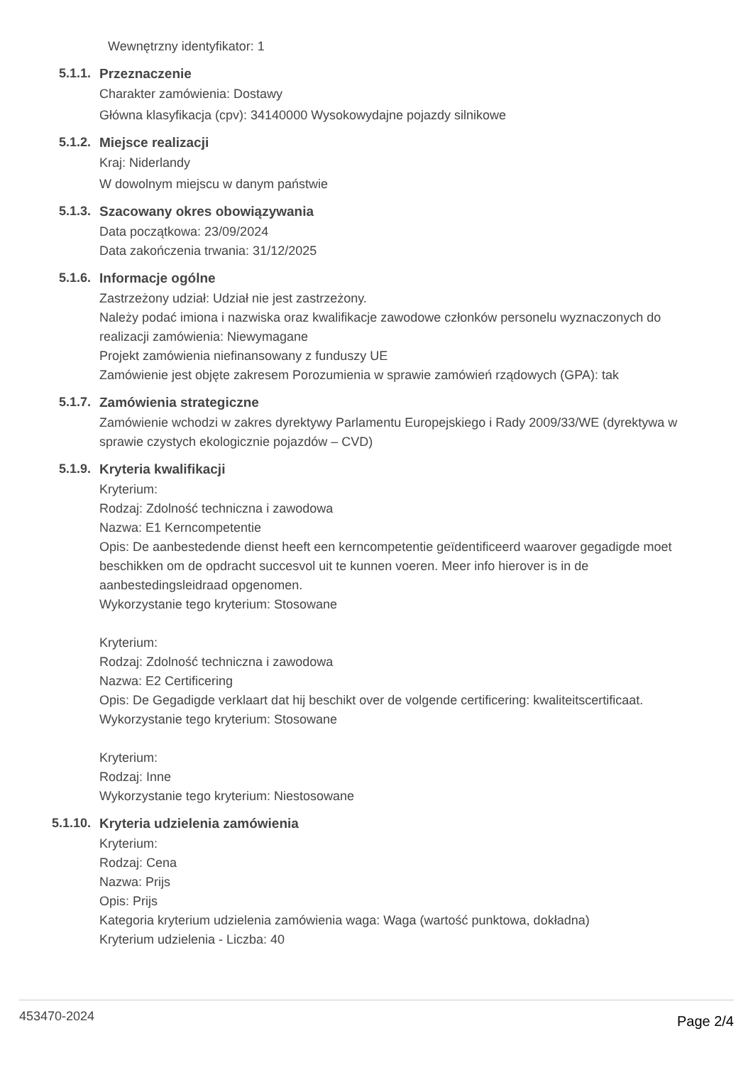Wewnętrzny identyfikator: 1
5.1.1. Przeznaczenie
Charakter zamówienia: Dostawy
Główna klasyfikacja (cpv): 34140000 Wysokowydajne pojazdy silnikowe
5.1.2. Miejsce realizacji
Kraj: Niderlandy
W dowolnym miejscu w danym państwie
5.1.3. Szacowany okres obowiązywania
Data początkowa: 23/09/2024
Data zakończenia trwania: 31/12/2025
5.1.6. Informacje ogólne
Zastrzeżony udział: Udział nie jest zastrzeżony.
Należy podać imiona i nazwiska oraz kwalifikacje zawodowe członków personelu wyznaczonych do realizacji zamówienia: Niewymagane
Projekt zamówienia niefinansowany z funduszy UE
Zamówienie jest objęte zakresem Porozumienia w sprawie zamówień rządowych (GPA): tak
5.1.7. Zamówienia strategiczne
Zamówienie wchodzi w zakres dyrektywy Parlamentu Europejskiego i Rady 2009/33/WE (dyrektywa w sprawie czystych ekologicznie pojazdów – CVD)
5.1.9. Kryteria kwalifikacji
Kryterium:
Rodzaj: Zdolność techniczna i zawodowa
Nazwa: E1 Kerncompetentie
Opis: De aanbestedende dienst heeft een kerncompetentie geïdentificeerd waarover gegadigde moet beschikken om de opdracht succesvol uit te kunnen voeren. Meer info hierover is in de aanbestedingsleidraad opgenomen.
Wykorzystanie tego kryterium: Stosowane
Kryterium:
Rodzaj: Zdolność techniczna i zawodowa
Nazwa: E2 Certificering
Opis: De Gegadigde verklaart dat hij beschikt over de volgende certificering: kwaliteitscertificaat.
Wykorzystanie tego kryterium: Stosowane
Kryterium:
Rodzaj: Inne
Wykorzystanie tego kryterium: Niestosowane
5.1.10. Kryteria udzielenia zamówienia
Kryterium:
Rodzaj: Cena
Nazwa: Prijs
Opis: Prijs
Kategoria kryterium udzielenia zamówienia waga: Waga (wartość punktowa, dokładna)
Kryterium udzielenia - Liczba: 40
453470-2024 Page 2/4